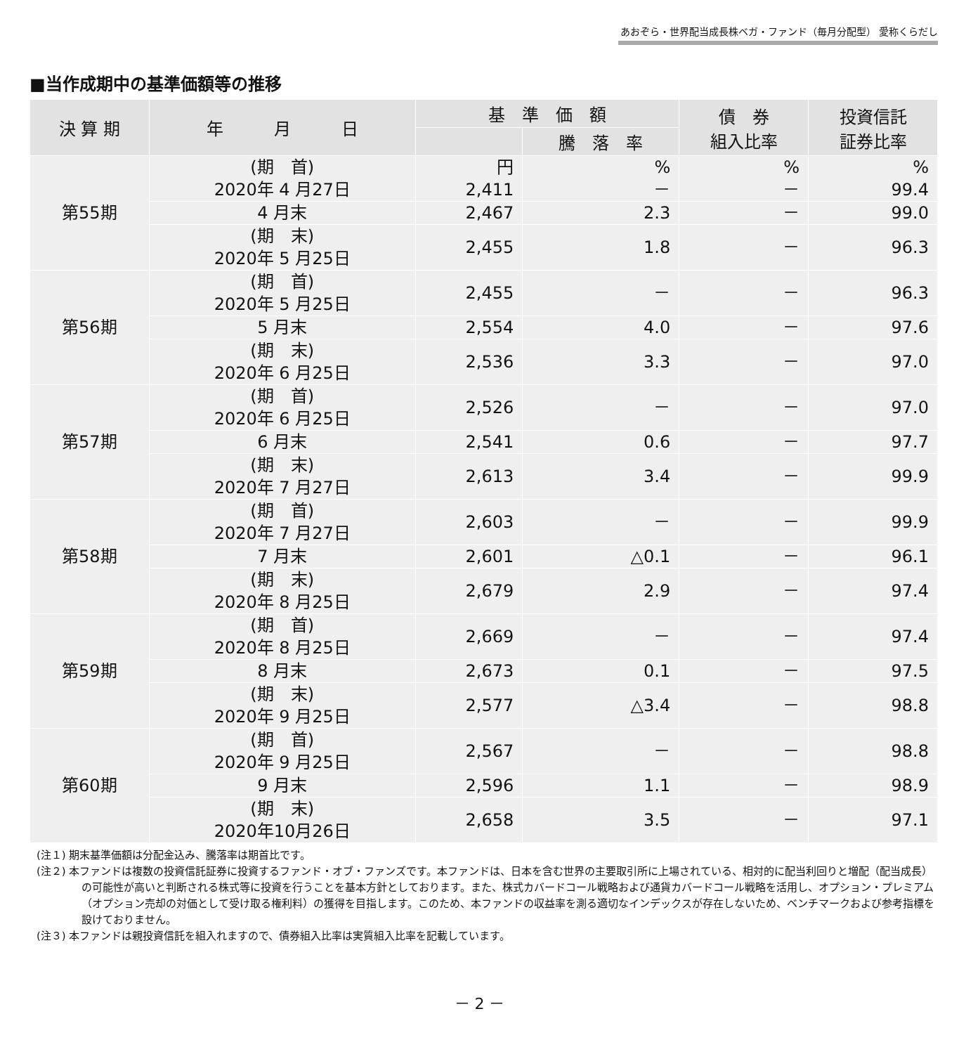あおぞら・世界配当成長株ベガ・ファンド（毎月分配型） 愛称くらだし
■当作成期中の基準価額等の推移
| 決 算 期 | 年 月 日 | 基 準 価 額 | | 債 券 組入比率 | 投資信託 証券比率 |
| --- | --- | --- | --- | --- | --- |
| | | | 騰 落 率 | | |
| 第55期 | (期 首) 2020年 4 月27日 | 円 2,411 | % － | % － | % 99.4 |
| | 4 月末 | 2,467 | 2.3 | － | 99.0 |
| | (期 末) 2020年 5 月25日 | 2,455 | 1.8 | － | 96.3 |
| 第56期 | (期 首) 2020年 5 月25日 | 2,455 | － | － | 96.3 |
| | 5 月末 | 2,554 | 4.0 | － | 97.6 |
| | (期 末) 2020年 6 月25日 | 2,536 | 3.3 | － | 97.0 |
| 第57期 | (期 首) 2020年 6 月25日 | 2,526 | － | － | 97.0 |
| | 6 月末 | 2,541 | 0.6 | － | 97.7 |
| | (期 末) 2020年 7 月27日 | 2,613 | 3.4 | － | 99.9 |
| 第58期 | (期 首) 2020年 7 月27日 | 2,603 | － | － | 99.9 |
| | 7 月末 | 2,601 | △0.1 | － | 96.1 |
| | (期 末) 2020年 8 月25日 | 2,679 | 2.9 | － | 97.4 |
| 第59期 | (期 首) 2020年 8 月25日 | 2,669 | － | － | 97.4 |
| | 8 月末 | 2,673 | 0.1 | － | 97.5 |
| | (期 末) 2020年 9 月25日 | 2,577 | △3.4 | － | 98.8 |
| 第60期 | (期 首) 2020年 9 月25日 | 2,567 | － | － | 98.8 |
| | 9 月末 | 2,596 | 1.1 | － | 98.9 |
| | (期 末) 2020年10月26日 | 2,658 | 3.5 | － | 97.1 |
(注１) 期末基準価額は分配金込み、騰落率は期首比です。
(注２) 本ファンドは複数の投資信託証券に投資するファンド・オブ・ファンズです。本ファンドは、日本を含む世界の主要取引所に上場されている、相対的に配当利回りと増配（配当成長）の可能性が高いと判断される株式等に投資を行うことを基本方針としております。また、株式カバードコール戦略および通貨カバードコール戦略を活用し、オプション・プレミアム（オプション売却の対価として受け取る権利料）の獲得を目指します。このため、本ファンドの収益率を測る適切なインデックスが存在しないため、ベンチマークおよび参考指標を設けておりません。
(注３) 本ファンドは親投資信託を組入れますので、債券組入比率は実質組入比率を記載しています。
－ 2 －